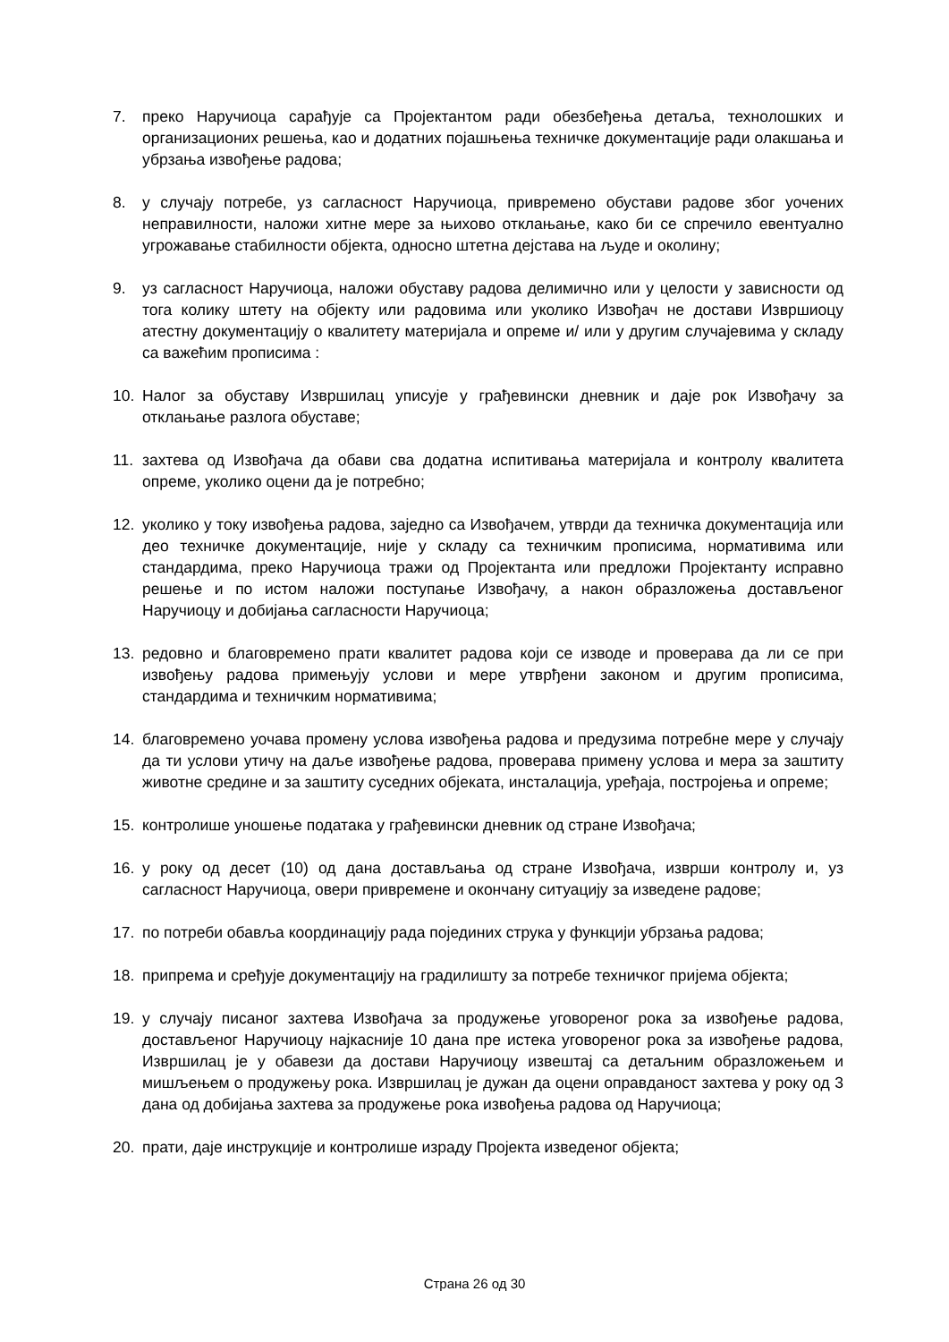7. преко Наручиоца сарађује са Пројектантом ради обезбеђења детаља, технолошких и организационих решења, као и додатних појашњења техничке документације ради олакшања и убрзања извођење радова;
8. у случају потребе, уз сагласност Наручиоца, привремено обустави радове због уочених неправилности, наложи хитне мере за њихово отклањање, како би се спречило евентуално угрожавање стабилности објекта, односно штетна дејстава на људе и околину;
9. уз сагласност Наручиоца, наложи обуставу радова делимично или у целости у зависности од тога колику штету на објекту или радовима или уколико Извођач не достави Извршиоцу атестну документацију о квалитету материјала и опреме и/ или у другим случајевима у складу са важећим прописима :
10. Налог за обуставу Извршилац уписује у грађевински дневник и даје рок Извођачу за отклањање разлога обуставе;
11. захтева од Извођача да обави сва додатна испитивања материјала и контролу квалитета опреме, уколико оцени да је потребно;
12. уколико у току извођења радова, заједно са Извођачем, утврди да техничка документација или део техничке документације, није у складу са техничким прописима, нормативима или стандардима, преко Наручиоца тражи од Пројектанта или предложи Пројектанту исправно решење и по истом наложи поступање Извођачу, а након образложења достављеног Наручиоцу и добијања сагласности Наручиоца;
13. редовно и благовремено прати квалитет радова који се изводе и проверава да ли се при извођењу радова примењују услови и мере утврђени законом и другим прописима, стандардима и техничким нормативима;
14. благовремено уочава промену услова извођења радова и предузима потребне мере у случају да ти услови утичу на даље извођење радова, проверава примену услова и мера за заштиту животне средине и за заштиту суседних објеката, инсталација, уређаја, постројења и опреме;
15. контролише уношење података у грађевински дневник од стране Извођача;
16. у року од десет (10) од дана достављања од стране Извођача, изврши контролу и, уз сагласност Наручиоца, овери привремене и окончану ситуацију за изведене радове;
17. по потреби обавља координацију рада појединих струка у функцији убрзања радова;
18. припрема и сређује документацију на градилишту за потребе техничког пријема објекта;
19. у случају писаног захтева Извођача за продужење уговореног рока за извођење радова, достављеног Наручиоцу најкасније 10 дана пре истека уговореног рока за извођење радова, Извршилац је у обавези да достави Наручиоцу извештај са детаљним образложењем и мишљењем о продужењу рока. Извршилац је дужан да оцени оправданост захтева у року од 3 дана од добијања захтева за продужење рока извођења радова од Наручиоца;
20. прати, даје инструкције и контролише израду Пројекта изведеног објекта;
Страна 26 од 30